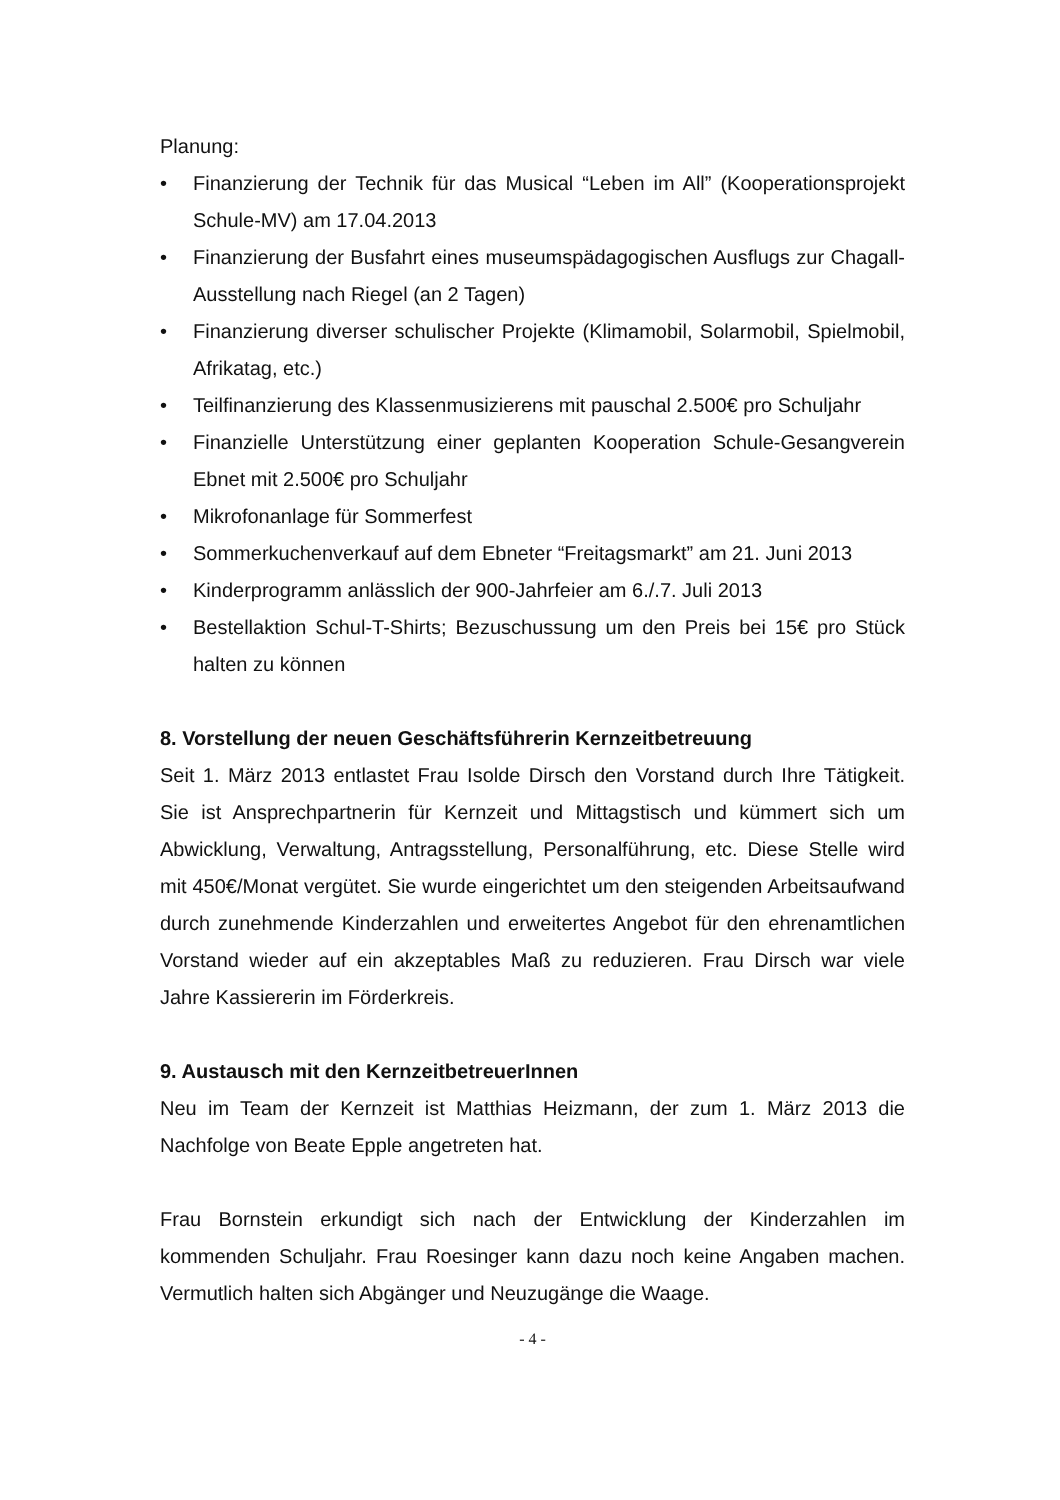Planung:
• Finanzierung der Technik für das Musical “Leben im All” (Kooperationsprojekt Schule-MV) am 17.04.2013
• Finanzierung der Busfahrt eines museumspädagogischen Ausflugs zur Chagall-Ausstellung nach Riegel (an 2 Tagen)
• Finanzierung diverser schulischer Projekte (Klimamobil, Solarmobil, Spielmobil, Afrikatag, etc.)
• Teilfinanzierung des Klassenmusizierens mit pauschal 2.500€ pro Schuljahr
• Finanzielle Unterstützung einer geplanten Kooperation Schule-Gesangverein Ebnet mit 2.500€ pro Schuljahr
• Mikrofonanlage für Sommerfest
• Sommerkuchenverkauf auf dem Ebneter “Freitagsmarkt” am 21. Juni 2013
• Kinderprogramm anlässlich der 900-Jahrfeier am 6./.7. Juli 2013
• Bestellaktion Schul-T-Shirts; Bezuschussung um den Preis bei 15€ pro Stück halten zu können
8. Vorstellung der neuen Geschäftsführerin Kernzeitbetreuung
Seit 1. März 2013 entlastet Frau Isolde Dirsch den Vorstand durch Ihre Tätigkeit. Sie ist Ansprechpartnerin für Kernzeit und Mittagstisch und kümmert sich um Abwicklung, Verwaltung, Antragsstellung, Personalführung, etc. Diese Stelle wird mit 450€/Monat vergütet. Sie wurde eingerichtet um den steigenden Arbeitsaufwand durch zunehmende Kinderzahlen und erweitertes Angebot für den ehrenamtlichen Vorstand wieder auf ein akzeptables Maß zu reduzieren. Frau Dirsch war viele Jahre Kassiererin im Förderkreis.
9. Austausch mit den KernzeitbetreuerInnen
Neu im Team der Kernzeit ist Matthias Heizmann, der zum 1. März 2013 die Nachfolge von Beate Epple angetreten hat.
Frau Bornstein erkundigt sich nach der Entwicklung der Kinderzahlen im kommenden Schuljahr. Frau Roesinger kann dazu noch keine Angaben machen. Vermutlich halten sich Abgänger und Neuzugänge die Waage.
- 4 -